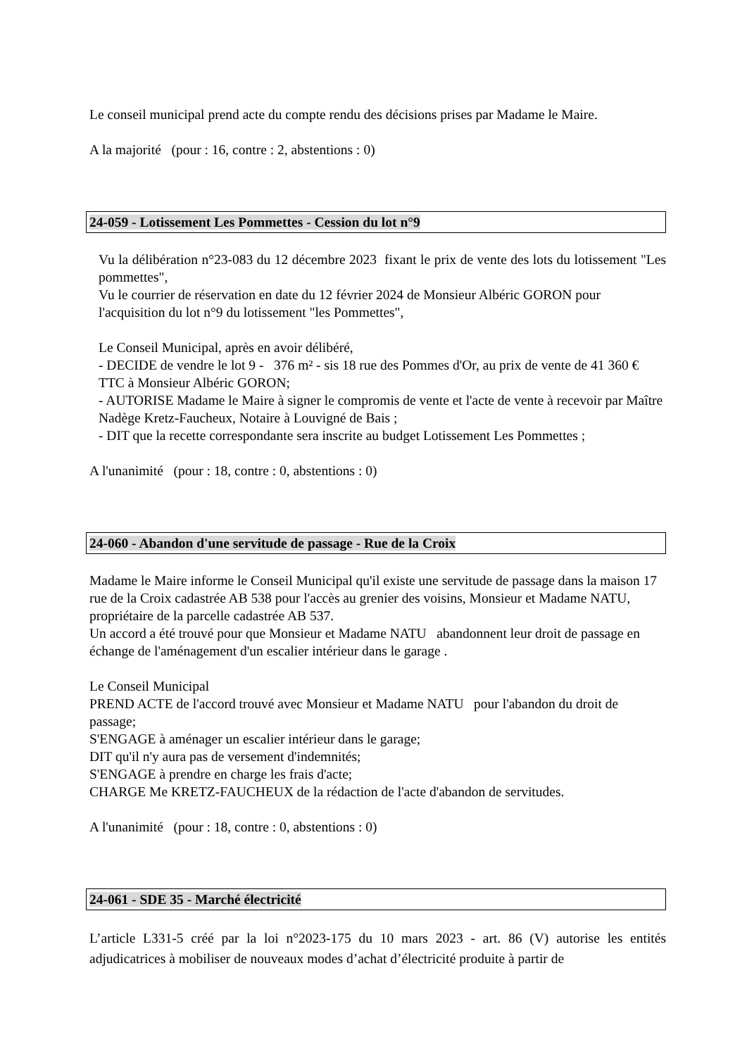Le conseil municipal prend acte du compte rendu des décisions prises par Madame le Maire.
A la majorité (pour : 16, contre : 2, abstentions : 0)
24-059 - Lotissement Les Pommettes - Cession du lot n°9
Vu la délibération n°23-083 du 12 décembre 2023 fixant le prix de vente des lots du lotissement "Les pommettes",
Vu le courrier de réservation en date du 12 février 2024 de Monsieur Albéric GORON pour l'acquisition du lot n°9 du lotissement "les Pommettes",
Le Conseil Municipal, après en avoir délibéré,
- DECIDE de vendre le lot 9 - 376 m² - sis 18 rue des Pommes d'Or, au prix de vente de 41 360 € TTC à Monsieur Albéric GORON;
- AUTORISE Madame le Maire à signer le compromis de vente et l'acte de vente à recevoir par Maître Nadège Kretz-Faucheux, Notaire à Louvigné de Bais ;
- DIT que la recette correspondante sera inscrite au budget Lotissement Les Pommettes ;
A l'unanimité (pour : 18, contre : 0, abstentions : 0)
24-060 - Abandon d'une servitude de passage - Rue de la Croix
Madame le Maire informe le Conseil Municipal qu'il existe une servitude de passage dans la maison 17 rue de la Croix cadastrée AB 538 pour l'accès au grenier des voisins, Monsieur et Madame NATU, propriétaire de la parcelle cadastrée AB 537.
Un accord a été trouvé pour que Monsieur et Madame NATU abandonnent leur droit de passage en échange de l'aménagement d'un escalier intérieur dans le garage .
Le Conseil Municipal
PREND ACTE de l'accord trouvé avec Monsieur et Madame NATU pour l'abandon du droit de passage;
S'ENGAGE à aménager un escalier intérieur dans le garage;
DIT qu'il n'y aura pas de versement d'indemnités;
S'ENGAGE à prendre en charge les frais d'acte;
CHARGE Me KRETZ-FAUCHEUX de la rédaction de l'acte d'abandon de servitudes.
A l'unanimité (pour : 18, contre : 0, abstentions : 0)
24-061 - SDE 35 - Marché électricité
L’article L331-5 créé par la loi n°2023-175 du 10 mars 2023 - art. 86 (V) autorise les entités adjudicatrices à mobiliser de nouveaux modes d’achat d’électricité produite à partir de